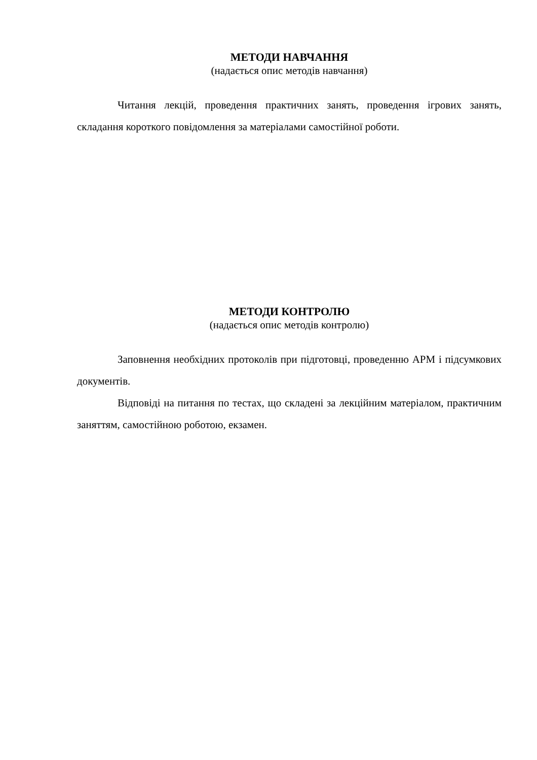МЕТОДИ НАВЧАННЯ
(надається опис методів навчання)
Читання лекцій, проведення практичних занять, проведення ігрових занять, складання короткого повідомлення за матеріалами самостійної роботи.
МЕТОДИ КОНТРОЛЮ
(надається опис методів контролю)
Заповнення необхідних протоколів при підготовці, проведенню АРМ і підсумкових документів.
Відповіді на питання по тестах, що складені за лекційним матеріалом, практичним заняттям, самостійною роботою, екзамен.